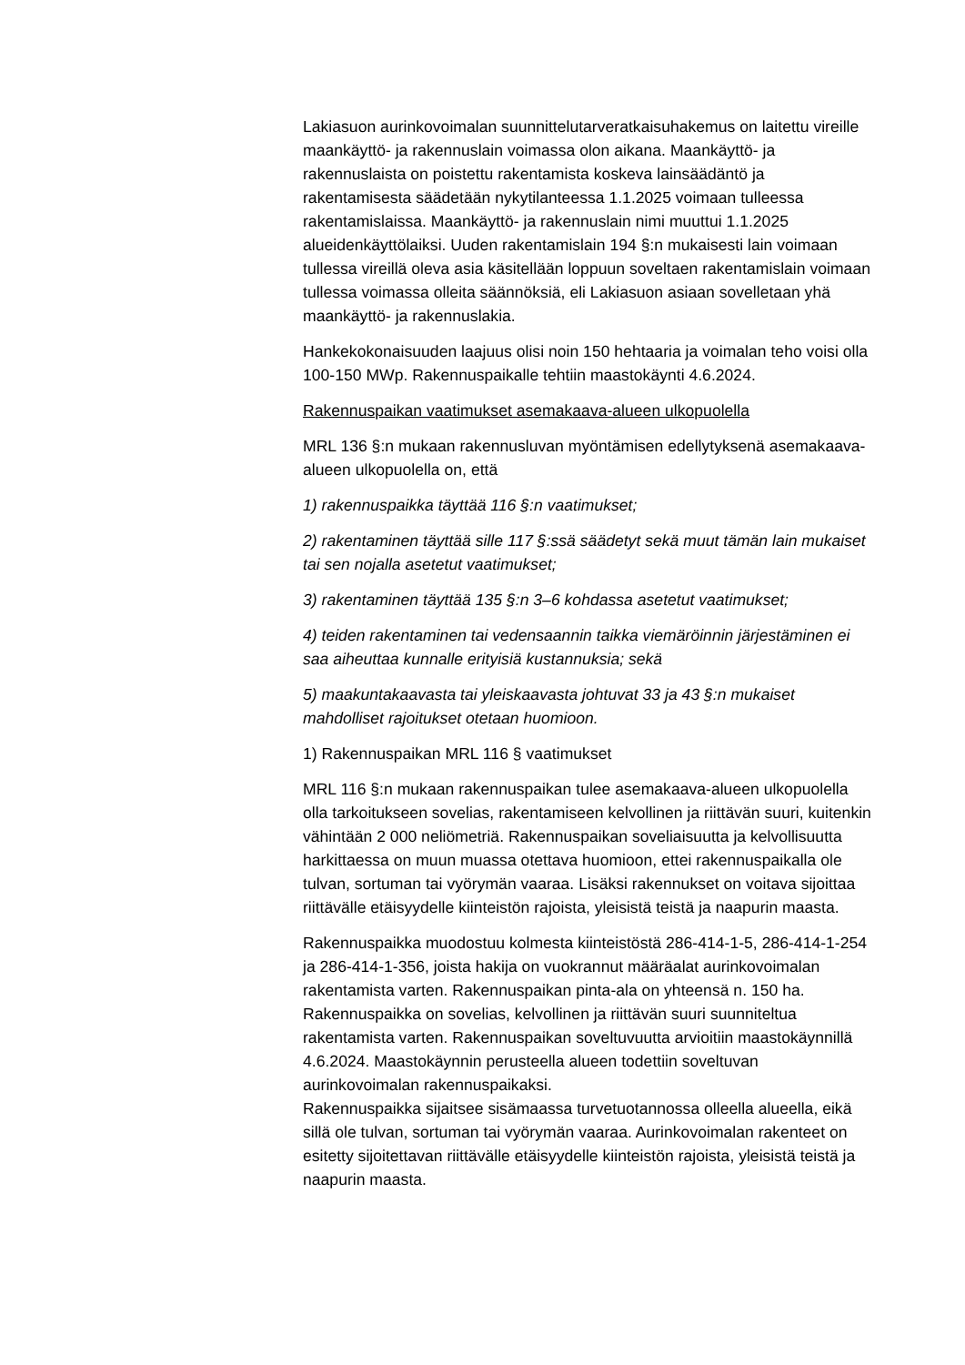Lakiasuon aurinkovoimalan suunnittelutarveratkaisuhakemus on laitettu vireille maankäyttö- ja rakennuslain voimassa olon aikana. Maankäyttö- ja rakennuslaista on poistettu rakentamista koskeva lainsäädäntö ja rakentamisesta säädetään nykytilanteessa 1.1.2025 voimaan tulleessa rakentamislaissa. Maankäyttö- ja rakennuslain nimi muuttui 1.1.2025 alueidenkäyttölaiksi. Uuden rakentamislain 194 §:n mukaisesti lain voimaan tullessa vireillä oleva asia käsitellään loppuun soveltaen rakentamislain voimaan tullessa voimassa olleita säännöksiä, eli Lakiasuon asiaan sovelletaan yhä maankäyttö- ja rakennuslakia.
Hankekokonaisuuden laajuus olisi noin 150 hehtaaria ja voimalan teho voisi olla 100-150 MWp. Rakennuspaikalle tehtiin maastokäynti 4.6.2024.
Rakennuspaikan vaatimukset asemakaava-alueen ulkopuolella
MRL 136 §:n mukaan rakennusluvan myöntämisen edellytyksenä asemakaava-alueen ulkopuolella on, että
1) rakennuspaikka täyttää 116 §:n vaatimukset;
2) rakentaminen täyttää sille 117 §:ssä säädetyt sekä muut tämän lain mukaiset tai sen nojalla asetetut vaatimukset;
3) rakentaminen täyttää 135 §:n 3–6 kohdassa asetetut vaatimukset;
4) teiden rakentaminen tai vedensaannin taikka viemäröinnin järjestäminen ei saa aiheuttaa kunnalle erityisiä kustannuksia; sekä
5) maakuntakaavasta tai yleiskaavasta johtuvat 33 ja 43 §:n mukaiset mahdolliset rajoitukset otetaan huomioon.
1) Rakennuspaikan MRL 116 § vaatimukset
MRL 116 §:n mukaan rakennuspaikan tulee asemakaava-alueen ulkopuolella olla tarkoitukseen sovelias, rakentamiseen kelvollinen ja riittävän suuri, kuitenkin vähintään 2 000 neliömetriä. Rakennuspaikan soveliaisuutta ja kelvollisuutta harkittaessa on muun muassa otettava huomioon, ettei rakennuspaikalla ole tulvan, sortuman tai vyörymän vaaraa. Lisäksi rakennukset on voitava sijoittaa riittävälle etäisyydelle kiinteistön rajoista, yleisistä teistä ja naapurin maasta.
Rakennuspaikka muodostuu kolmesta kiinteistöstä 286-414-1-5, 286-414-1-254 ja 286-414-1-356, joista hakija on vuokrannut määräalat aurinkovoimalan rakentamista varten. Rakennuspaikan pinta-ala on yhteensä n. 150 ha. Rakennuspaikka on sovelias, kelvollinen ja riittävän suuri suunniteltua rakentamista varten. Rakennuspaikan soveltuvuutta arvioitiin maastokäynnillä 4.6.2024. Maastokäynnin perusteella alueen todettiin soveltuvan aurinkovoimalan rakennuspaikaksi.
Rakennuspaikka sijaitsee sisämaassa turvetuotannossa olleella alueella, eikä sillä ole tulvan, sortuman tai vyörymän vaaraa. Aurinkovoimalan rakenteet on esitetty sijoitettavan riittävälle etäisyydelle kiinteistön rajoista, yleisistä teistä ja naapurin maasta.